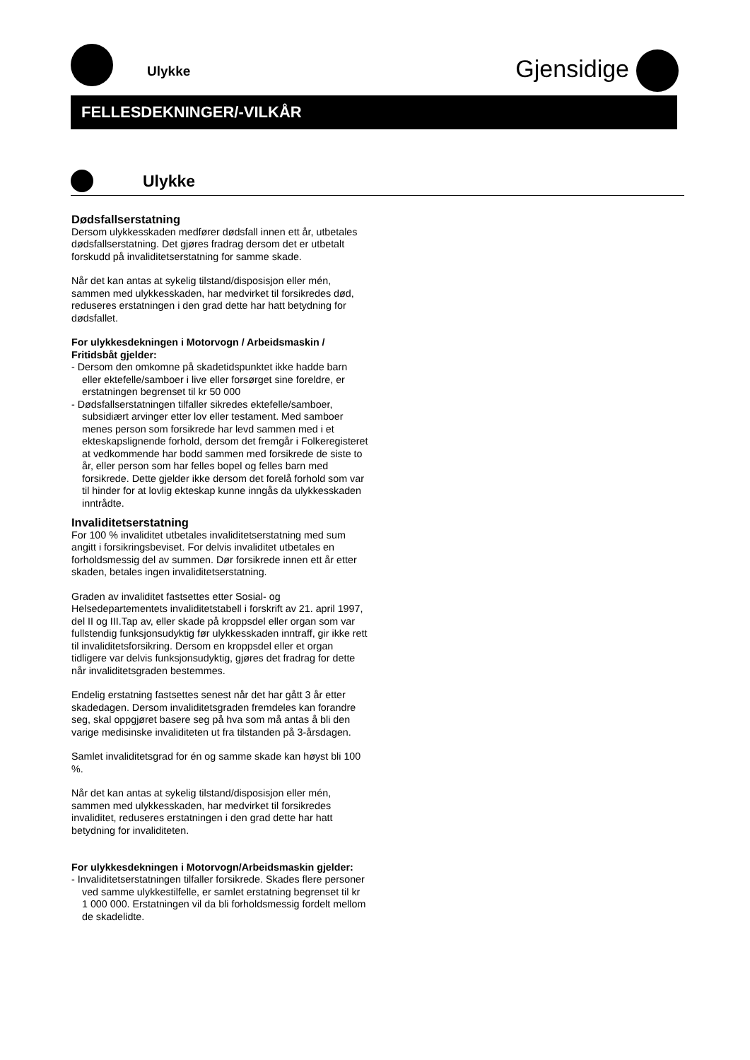Ulykke Gjensidige
FELLESDEKNINGER/-VILKÅR
Ulykke
Dødsfallserstatning
Dersom ulykkesskaden medfører dødsfall innen ett år, utbetales dødsfallserstatning. Det gjøres fradrag dersom det er utbetalt forskudd på invaliditetserstatning for samme skade.
Når det kan antas at sykelig tilstand/disposisjon eller mén, sammen med ulykkesskaden, har medvirket til forsikredes død, reduseres erstatningen i den grad dette har hatt betydning for dødsfallet.
For ulykkesdekningen i Motorvogn / Arbeidsmaskin / Fritidsbåt gjelder:
- Dersom den omkomne på skadetidspunktet ikke hadde barn eller ektefelle/samboer i live eller forsørget sine foreldre, er erstatningen begrenset til kr 50 000
- Dødsfallserstatningen tilfaller sikredes ektefelle/samboer, subsidiært arvinger etter lov eller testament. Med samboer menes person som forsikrede har levd sammen med i et ekteskapslignende forhold, dersom det fremgår i Folkeregisteret at vedkommende har bodd sammen med forsikrede de siste to år, eller person som har felles bopel og felles barn med forsikrede. Dette gjelder ikke dersom det forelå forhold som var til hinder for at lovlig ekteskap kunne inngås da ulykkesskaden inntrådte.
Invaliditetserstatning
For 100 % invaliditet utbetales invaliditetserstatning med sum angitt i forsikringsbeviset. For delvis invaliditet utbetales en forholdsmessig del av summen. Dør forsikrede innen ett år etter skaden, betales ingen invaliditetserstatning.
Graden av invaliditet fastsettes etter Sosial- og Helsedepartementets invaliditetstabell i forskrift av 21. april 1997, del II og III.Tap av, eller skade på kroppsdel eller organ som var fullstendig funksjonsudyktig før ulykkesskaden inntraff, gir ikke rett til invaliditetsforsikring. Dersom en kroppsdel eller et organ tidligere var delvis funksjonsudyktig, gjøres det fradrag for dette når invaliditetsgraden bestemmes.
Endelig erstatning fastsettes senest når det har gått 3 år etter skadedagen. Dersom invaliditetsgraden fremdeles kan forandre seg, skal oppgjøret basere seg på hva som må antas å bli den varige medisinske invaliditeten ut fra tilstanden på 3-årsdagen.
Samlet invaliditetsgrad for én og samme skade kan høyst bli 100 %.
Når det kan antas at sykelig tilstand/disposisjon eller mén, sammen med ulykkesskaden, har medvirket til forsikredes invaliditet, reduseres erstatningen i den grad dette har hatt betydning for invaliditeten.
For ulykkesdekningen i Motorvogn/Arbeidsmaskin gjelder:
- Invaliditetserstatningen tilfaller forsikrede. Skades flere personer ved samme ulykkestilfelle, er samlet erstatning begrenset til kr 1 000 000. Erstatningen vil da bli forholdsmessig fordelt mellom de skadelidte.